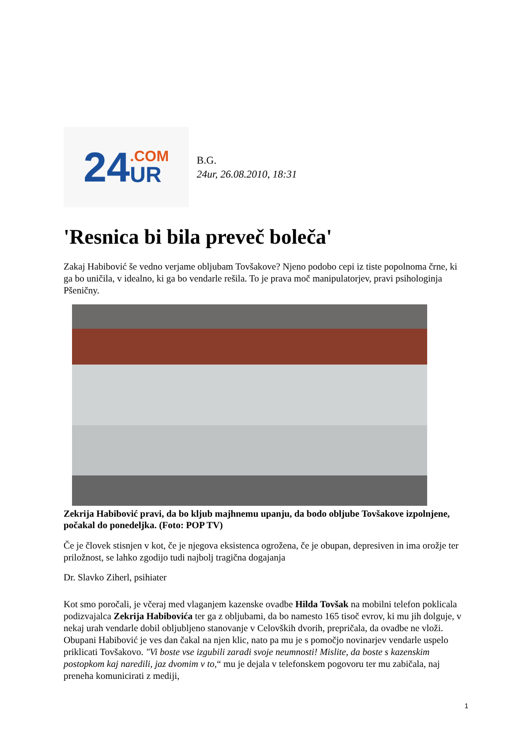24.COM
UR
B.G.
24ur, 26.08.2010, 18:31
'Resnica bi bila preveč boleča'
Zakaj Habibović še vedno verjame obljubam Tovšakove? Njeno podobo cepi iz tiste popolnoma črne, ki ga bo uničila, v idealno, ki ga bo vendarle rešila. To je prava moč manipulatorjev, pravi psihologinja Pšeničny.
Zekrija Habibović pravi, da bo kljub majhnemu upanju, da bodo obljube Tovšakove izpolnjene, počakal do ponedeljka. (Foto: POP TV)
Če je človek stisnjen v kot, če je njegova eksistenca ogrožena, če je obupan, depresiven in ima orožje ter priložnost, se lahko zgodijo tudi najbolj tragična dogajanja
Dr. Slavko Ziherl, psihiater
Kot smo poročali, je včeraj med vlaganjem kazenske ovadbe Hilda Tovšak na mobilni telefon poklicala podizvajalca Zekrija Habibovića ter ga z obljubami, da bo namesto 165 tisoč evrov, ki mu jih dolguje, v nekaj urah vendarle dobil obljubljeno stanovanje v Celovških dvorih, prepričala, da ovadbe ne vloži. Obupani Habibović je ves dan čakal na njen klic, nato pa mu je s pomočjo novinarjev vendarle uspelo priklicati Tovšakovo. "Vi boste vse izgubili zaradi svoje neumnosti! Mislite, da boste s kazenskim postopkom kaj naredili, jaz dvomim v to,“ mu je dejala v telefonskem pogovoru ter mu zabičala, naj preneha komunicirati z mediji,
1